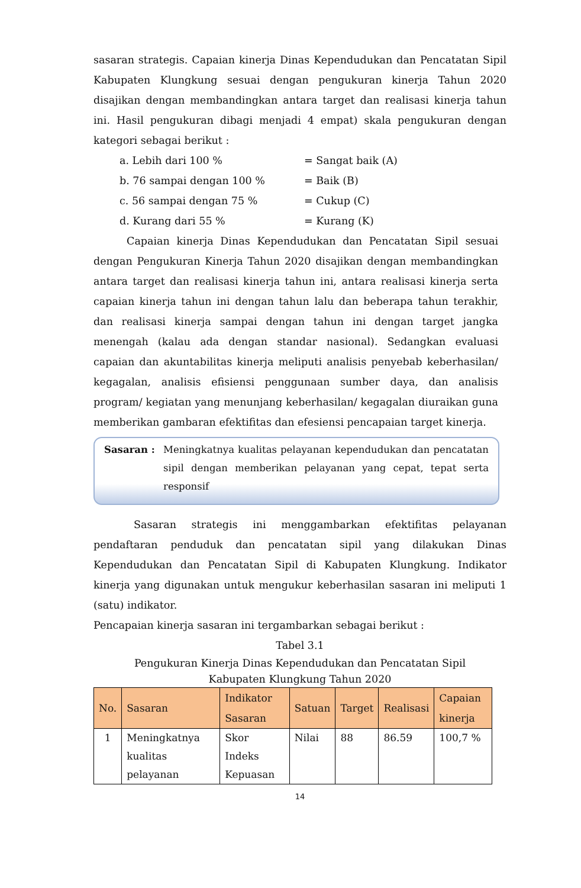sasaran strategis. Capaian kinerja Dinas Kependudukan dan Pencatatan Sipil Kabupaten Klungkung sesuai dengan pengukuran kinerja Tahun 2020 disajikan dengan membandingkan antara target dan realisasi kinerja tahun ini. Hasil pengukuran dibagi menjadi 4 empat) skala pengukuran dengan kategori sebagai berikut :
a. Lebih dari 100 % = Sangat baik (A)
b. 76 sampai dengan 100 % = Baik (B)
c. 56 sampai dengan 75 % = Cukup (C)
d. Kurang dari 55 % = Kurang (K)
Capaian kinerja Dinas Kependudukan dan Pencatatan Sipil sesuai dengan Pengukuran Kinerja Tahun 2020 disajikan dengan membandingkan antara target dan realisasi kinerja tahun ini, antara realisasi kinerja serta capaian kinerja tahun ini dengan tahun lalu dan beberapa tahun terakhir, dan realisasi kinerja sampai dengan tahun ini dengan target jangka menengah (kalau ada dengan standar nasional). Sedangkan evaluasi capaian dan akuntabilitas kinerja meliputi analisis penyebab keberhasilan/ kegagalan, analisis efisiensi penggunaan sumber daya, dan analisis program/ kegiatan yang menunjang keberhasilan/ kegagalan diuraikan guna memberikan gambaran efektifitas dan efesiensi pencapaian target kinerja.
Sasaran : Meningkatnya kualitas pelayanan kependudukan dan pencatatan sipil dengan memberikan pelayanan yang cepat, tepat serta responsif
Sasaran strategis ini menggambarkan efektifitas pelayanan pendaftaran penduduk dan pencatatan sipil yang dilakukan Dinas Kependudukan dan Pencatatan Sipil di Kabupaten Klungkung. Indikator kinerja yang digunakan untuk mengukur keberhasilan sasaran ini meliputi 1 (satu) indikator.
Pencapaian kinerja sasaran ini tergambarkan sebagai berikut :
Tabel 3.1
Pengukuran Kinerja Dinas Kependudukan dan Pencatatan Sipil
Kabupaten Klungkung Tahun 2020
| No. | Sasaran | Indikator Sasaran | Satuan | Target | Realisasi | Capaian kinerja |
| --- | --- | --- | --- | --- | --- | --- |
| 1 | Meningkatnya kualitas pelayanan | Skor Indeks Kepuasan | Nilai | 88 | 86.59 | 100,7 % |
14